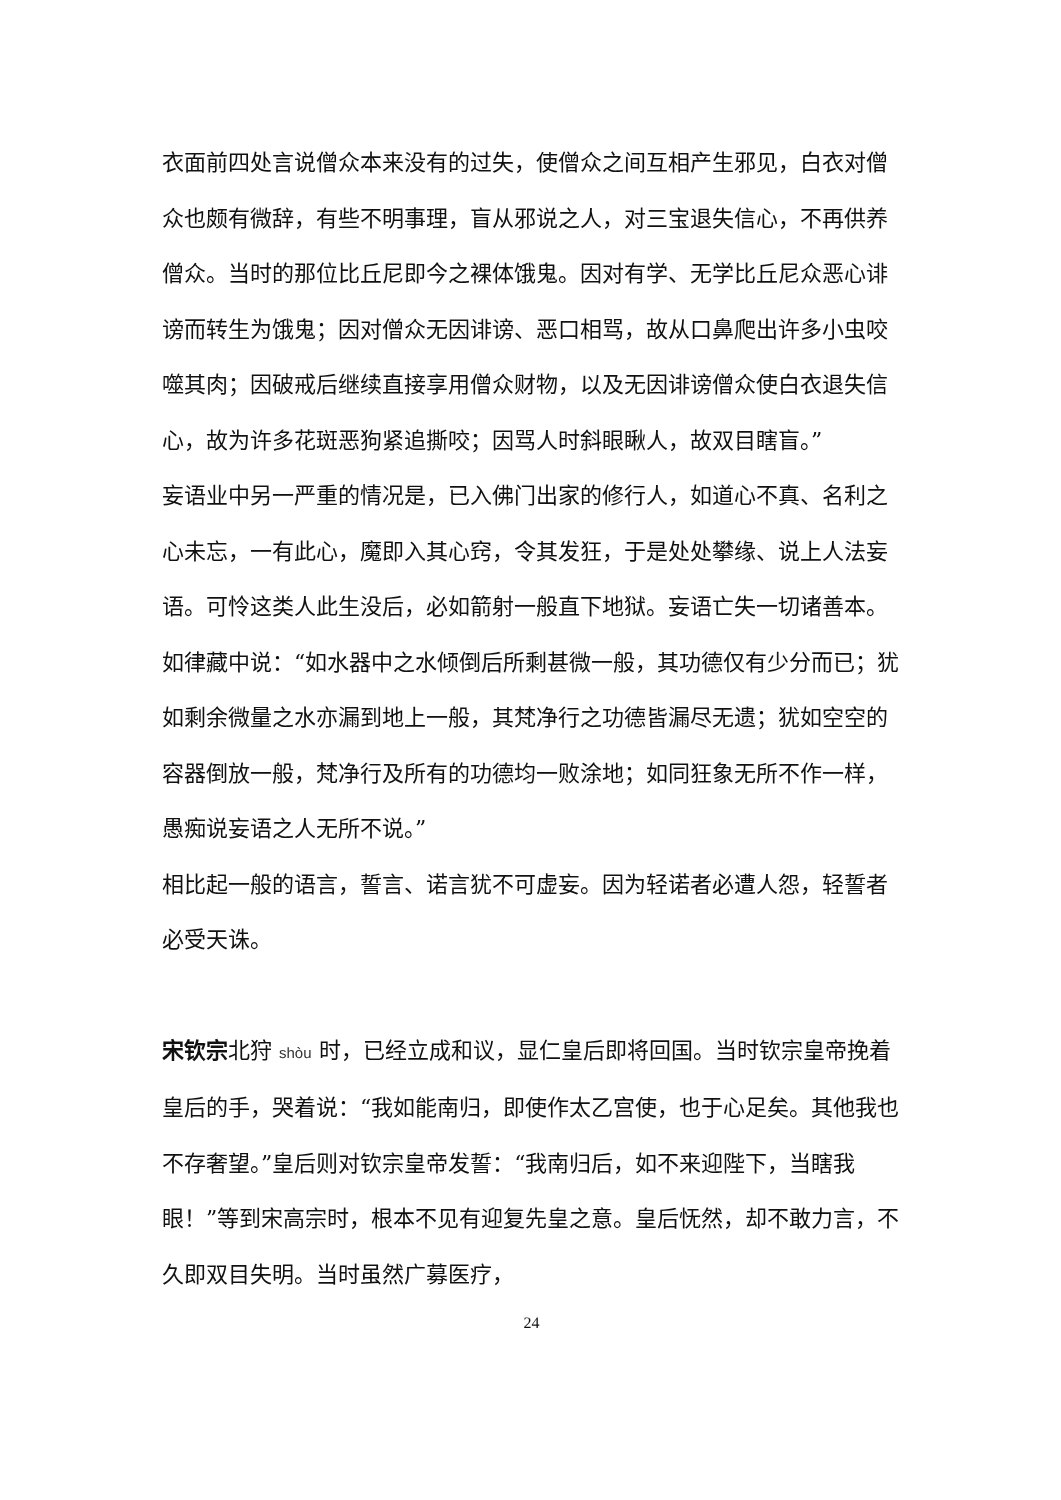衣面前四处言说僧众本来没有的过失，使僧众之间互相产生邪见，白衣对僧众也颇有微辞，有些不明事理，盲从邪说之人，对三宝退失信心，不再供养僧众。当时的那位比丘尼即今之裸体饿鬼。因对有学、无学比丘尼众恶心诽谤而转生为饿鬼；因对僧众无因诽谤、恶口相骂，故从口鼻爬出许多小虫咬噬其肉；因破戒后继续直接享用僧众财物，以及无因诽谤僧众使白衣退失信心，故为许多花斑恶狗紧追撕咬；因骂人时斜眼瞅人，故双目瞎盲。”
妄语业中另一严重的情况是，已入佛门出家的修行人，如道心不真、名利之心未忘，一有此心，魔即入其心窍，令其发狂，于是处处攀缘、说上人法妄语。可怜这类人此生没后，必如箭射一般直下地狱。妄语亡失一切诸善本。如律藏中说：“如水器中之水倾倒后所剩甚微一般，其功德仅有少分而已；犹如剩余微量之水亦漏到地上一般，其梵净行之功德皆漏尽无遗；犹如空空的容器倒放一般，梵净行及所有的功德均一败涂地；如同狂象无所不作一样，愚痴说妄语之人无所不说。”
相比起一般的语言，誓言、诺言犹不可虚妄。因为轻诺者必遭人怨，轻誓者必受天诛。
宋钦宗北狩 shòu 时，已经立成和议，显仁皇后即将回国。当时钦宗皇帝挽着皇后的手，哭着说：“我如能南归，即使作太乙宫使，也于心足矣。其他我也不存奢望。”皇后则对钦宗皇帝发誓：“我南归后，如不来迎陛下，当瞎我眼！”等到宋高宗时，根本不见有迎复先皇之意。皇后怃然，却不敢力言，不久即双目失明。当时虽然广募医疗，
24